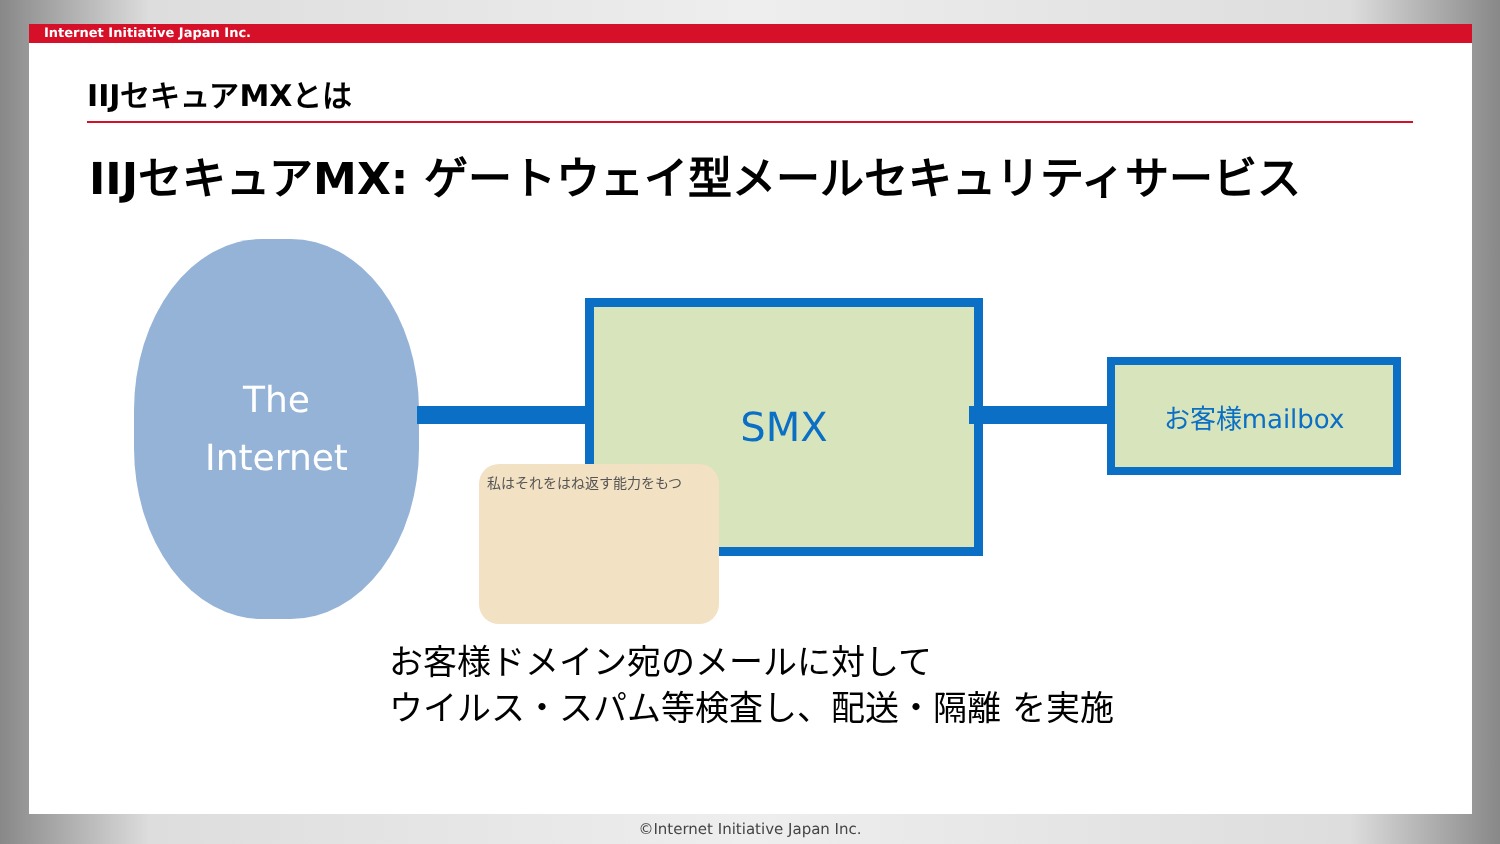Internet Initiative Japan Inc.
IIJセキュアMXとは
IIJセキュアMX: ゲートウェイ型メールセキュリティサービス
The
Internet
SMX
お客様mailbox
私はそれをはね返す能力をもつ
お客様ドメイン宛のメールに対して
ウイルス・スパム等検査し、配送・隔離 を実施
©Internet Initiative Japan Inc.